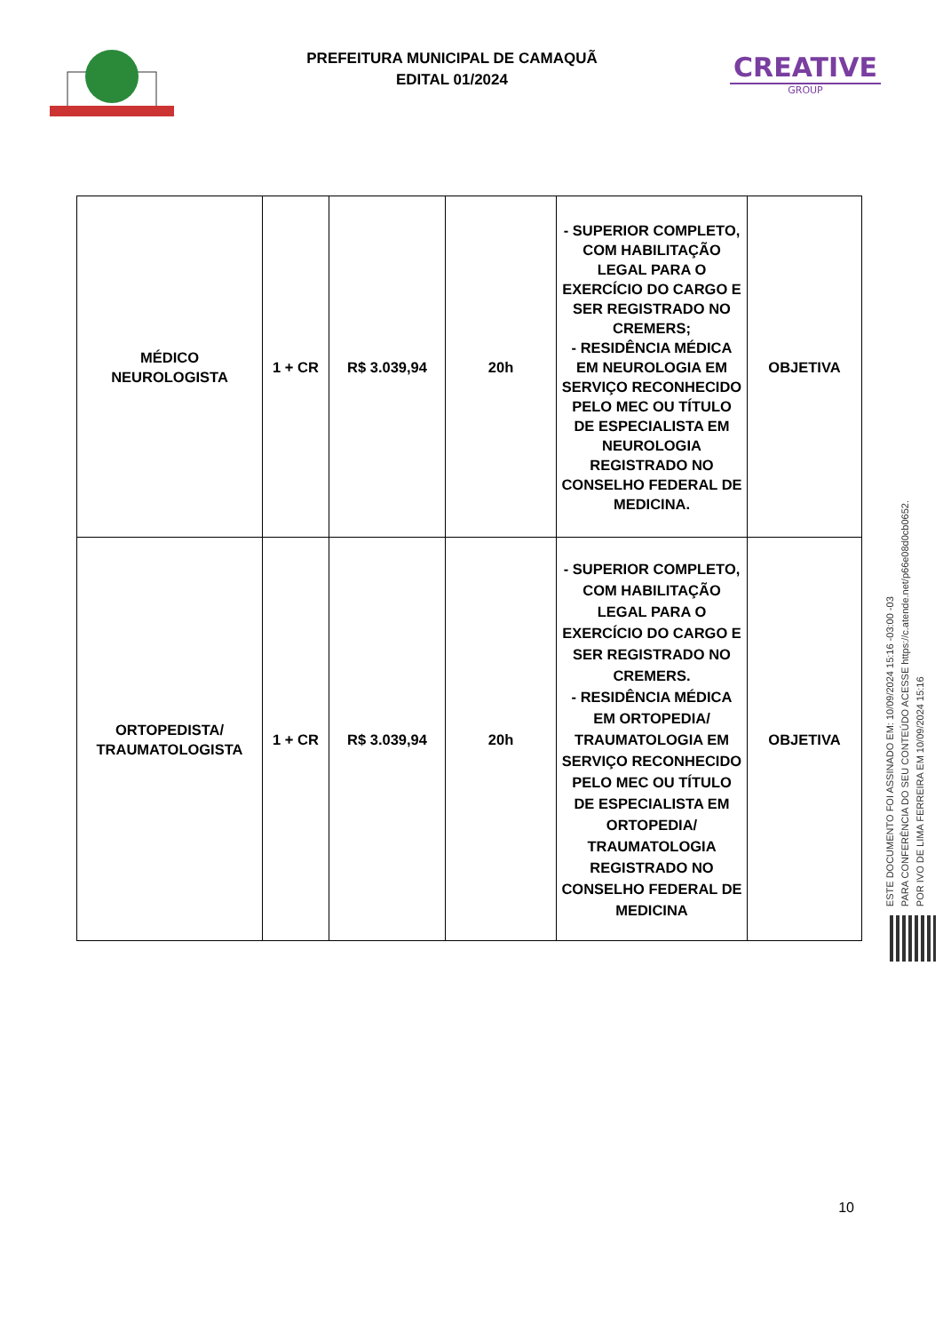PREFEITURA MUNICIPAL DE CAMAQUÃ
EDITAL 01/2024
CREATIVE
GROUP
| MÉDICO NEUROLOGISTA | 1 + CR | R$ 3.039,94 | 20h | - SUPERIOR COMPLETO, COM HABILITAÇÃO LEGAL PARA O EXERCÍCIO DO CARGO E SER REGISTRADO NO CREMERS; - RESIDÊNCIA MÉDICA EM NEUROLOGIA EM SERVIÇO RECONHECIDO PELO MEC OU TÍTULO DE ESPECIALISTA EM NEUROLOGIA REGISTRADO NO CONSELHO FEDERAL DE MEDICINA. | OBJETIVA |
| ORTOPEDISTA/ TRAUMATOLOGISTA | 1 + CR | R$ 3.039,94 | 20h | - SUPERIOR COMPLETO, COM HABILITAÇÃO LEGAL PARA O EXERCÍCIO DO CARGO E SER REGISTRADO NO CREMERS. - RESIDÊNCIA MÉDICA EM ORTOPEDIA/ TRAUMATOLOGIA EM SERVIÇO RECONHECIDO PELO MEC OU TÍTULO DE ESPECIALISTA EM ORTOPEDIA/ TRAUMATOLOGIA REGISTRADO NO CONSELHO FEDERAL DE MEDICINA | OBJETIVA |
ESTE DOCUMENTO FOI ASSINADO EM: 10/09/2024 15:16 -03:00 -03
PARA CONFERÊNCIA DO SEU CONTEÚDO ACESSE https://c.atende.net/p66e08d0cb0652.
POR IVO DE LIMA FERREIRA EM 10/09/2024 15:16
10